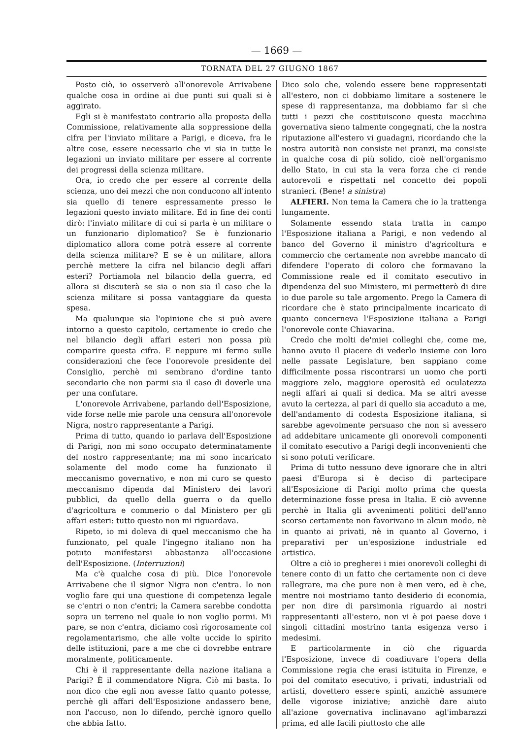— 1669 —
TORNATA DEL 27 GIUGNO 1867
Posto ciò, io osserverò all'onorevole Arrivabene qualche cosa in ordine ai due punti sui quali si è aggirato.
Egli si è manifestato contrario alla proposta della Commissione, relativamente alla soppressione della cifra per l'inviato militare a Parigi, e diceva, fra le altre cose, essere necessario che vi sia in tutte le legazioni un inviato militare per essere al corrente dei progressi della scienza militare.
Ora, io credo che per essere al corrente della scienza, uno dei mezzi che non conducono all'intento sia quello di tenere espressamente presso le legazioni questo inviato militare. Ed in fine dei conti dirò: l'inviato militare di cui si parla è un militare o un funzionario diplomatico? Se è funzionario diplomatico allora come potrà essere al corrente della scienza militare? E se è un militare, allora perchè mettere la cifra nel bilancio degli affari esteri? Portiamola nel bilancio della guerra, ed allora si discuterà se sia o non sia il caso che la scienza militare si possa vantaggiare da questa spesa.
Ma qualunque sia l'opinione che si può avere intorno a questo capitolo, certamente io credo che nel bilancio degli affari esteri non possa più comparire questa cifra. E neppure mi fermo sulle considerazioni che fece l'onorevole presidente del Consiglio, perchè mi sembrano d'ordine tanto secondario che non parmi sia il caso di doverle una per una confutare.
L'onorevole Arrivabene, parlando dell'Esposizione, vide forse nelle mie parole una censura all'onorevole Nigra, nostro rappresentante a Parigi.
Prima di tutto, quando io parlava dell'Esposizione di Parigi, non mi sono occupato determinatamente del nostro rappresentante; ma mi sono incaricato solamente del modo come ha funzionato il meccanismo governativo, e non mi curo se questo meccanismo dipenda dal Ministero dei lavori pubblici, da quello della guerra o da quello d'agricoltura e commerio o dal Ministero per gli affari esteri: tutto questo non mi riguardava.
Ripeto, io mi doleva di quel meccanismo che ha funzionato, pel quale l'ingegno italiano non ha potuto manifestarsi abbastanza all'occasione dell'Esposizione. (Interruzioni)
Ma c'è qualche cosa di più. Dice l'onorevole Arrivabene che il signor Nigra non c'entra. Io non voglio fare qui una questione di competenza legale se c'entri o non c'entri; la Camera sarebbe condotta sopra un terreno nel quale io non voglio pormi. Mi pare, se non c'entra, diciamo così rigorosamente col regolamentarismo, che alle volte uccide lo spirito delle istituzioni, pare a me che ci dovrebbe entrare moralmente, politicamente.
Chi è il rappresentante della nazione italiana a Parigi? È il commendatore Nigra. Ciò mi basta. Io non dico che egli non avesse fatto quanto potesse, perchè gli affari dell'Esposizione andassero bene, non l'accuso, non lo difendo, perchè ignoro quello che abbia fatto.
Dico solo che, volendo essere bene rappresentati all'estero, non ci dobbiamo limitare a sostenere le spese di rappresentanza, ma dobbiamo far sì che tutti i pezzi che costituiscono questa macchina governativa sieno talmente congegnati, che la nostra riputazione all'estero vi guadagni, ricordando che la nostra autorità non consiste nei pranzi, ma consiste in qualche cosa di più solido, cioè nell'organismo dello Stato, in cui sta la vera forza che ci rende autorevoli e rispettati nel concetto dei popoli stranieri. (Bene! a sinistra)
ALFIERI. Non tema la Camera che io la trattenga lungamente.
Solamente essendo stata tratta in campo l'Esposizione italiana a Parigi, e non vedendo al banco del Governo il ministro d'agricoltura e commercio che certamente non avrebbe mancato di difendere l'operato di coloro che formavano la Commissione reale ed il comitato esecutivo in dipendenza del suo Ministero, mi permetterò di dire io due parole su tale argomento. Prego la Camera di ricordare che è stato principalmente incaricato di quanto concerneva l'Esposizione italiana a Parigi l'onorevole conte Chiavarina.
Credo che molti de'miei colleghi che, come me, hanno avuto il piacere di vederlo insieme con loro nelle passate Legislature, ben sappiano come difficilmente possa riscontrarsi un uomo che porti maggiore zelo, maggiore operosità ed oculatezza negli affari ai quali si dedica. Ma se altri avesse avuto la certezza, al pari di quello sia accaduto a me, dell'andamento di codesta Esposizione italiana, si sarebbe agevolmente persuaso che non si avessero ad addebitare unicamente gli onorevoli componenti il comitato esecutivo a Parigi degli inconvenienti che si sono potuti verificare.
Prima di tutto nessuno deve ignorare che in altri paesi d'Europa si è deciso di partecipare all'Esposizione di Parigi molto prima che questa determinazione fosse presa in Italia. E ciò avvenne perchè in Italia gli avvenimenti politici dell'anno scorso certamente non favorivano in alcun modo, nè in quanto ai privati, nè in quanto al Governo, i preparativi per un'esposizione industriale ed artistica.
Oltre a ciò io pregherei i miei onorevoli colleghi di tenere conto di un fatto che certamente non ci deve rallegrare, ma che pure non è men vero, ed è che, mentre noi mostriamo tanto desiderio di economia, per non dire di parsimonia riguardo ai nostri rappresentanti all'estero, non vi è poi paese dove i singoli cittadini mostrino tanta esigenza verso i medesimi.
E particolarmente in ciò che riguarda l'Esposizione, invece di coadiuvare l'opera della Commissione regia che erasi istituita in Firenze, e poi del comitato esecutivo, i privati, industriali od artisti, dovettero essere spinti, anzichè assumere delle vigorose iniziative; anzichè dare aiuto all'azione governativa inclinavano agl'imbarazzi prima, ed alle facili piuttosto che alle